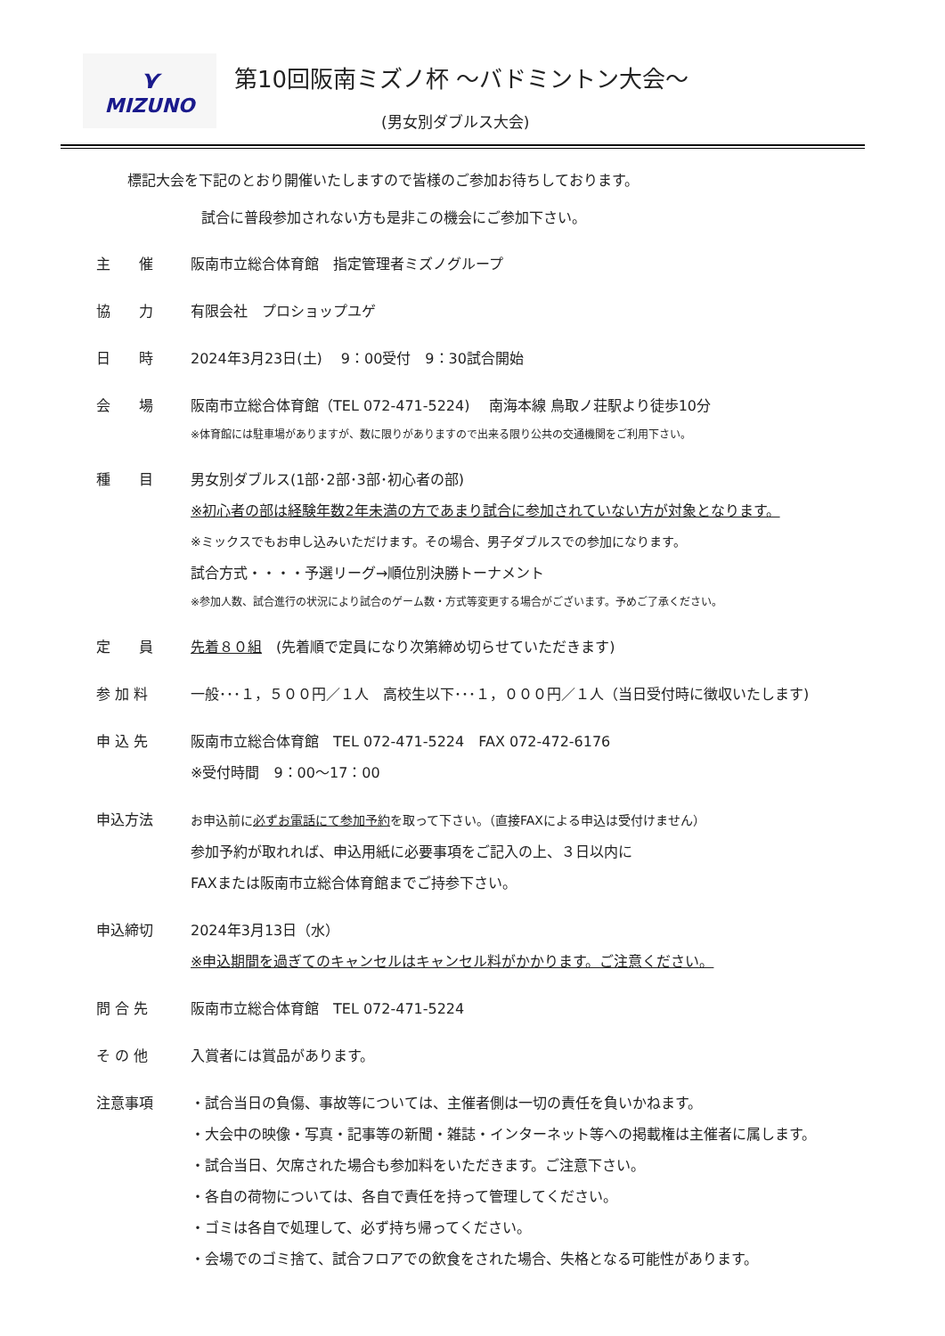⋎
MIZUNO
第10回阪南ミズノ杯 ～バドミントン大会～
(男女別ダブルス大会)
標記大会を下記のとおり開催いたしますので皆様のご参加お待ちしております。
試合に普段参加されない方も是非この機会にご参加下さい。
主　　催 阪南市立総合体育館　指定管理者ミズノグループ
協　　力 有限会社　プロショップユゲ
日　　時 2024年3月23日(土)　 9：00受付　9：30試合開始
会　　場 阪南市立総合体育館（TEL 072-471-5224)　 南海本線 鳥取ノ荘駅より徒歩10分
※体育館には駐車場がありますが、数に限りがありますので出来る限り公共の交通機関をご利用下さい。
種　　目 男女別ダブルス(1部･2部･3部･初心者の部)
※初心者の部は経験年数2年未満の方であまり試合に参加されていない方が対象となります。
※ミックスでもお申し込みいただけます。その場合、男子ダブルスでの参加になります。
試合方式・・・・予選リーグ→順位別決勝トーナメント
※参加人数、試合進行の状況により試合のゲーム数・方式等変更する場合がございます。予めご了承ください。
定　　員 先着８０組　(先着順で定員になり次第締め切らせていただきます)
参 加 料 一般･･･１，５００円／１人　高校生以下･･･１，０００円／１人（当日受付時に徴収いたします)
申 込 先 阪南市立総合体育館　TEL 072-471-5224　FAX 072-472-6176
※受付時間　9：00～17：00
申込方法 お申込前に必ずお電話にて参加予約を取って下さい。（直接FAXによる申込は受付けません）
参加予約が取れれば、申込用紙に必要事項をご記入の上、３日以内に
FAXまたは阪南市立総合体育館までご持参下さい。
申込締切 2024年3月13日（水）
※申込期間を過ぎてのキャンセルはキャンセル料がかかります。ご注意ください。
問 合 先 阪南市立総合体育館　TEL 072-471-5224
そ の 他 入賞者には賞品があります。
注意事項 ・試合当日の負傷、事故等については、主催者側は一切の責任を負いかねます。
・大会中の映像・写真・記事等の新聞・雑誌・インターネット等への掲載権は主催者に属します。
・試合当日、欠席された場合も参加料をいただきます。ご注意下さい。
・各自の荷物については、各自で責任を持って管理してください。
・ゴミは各自で処理して、必ず持ち帰ってください。
・会場でのゴミ捨て、試合フロアでの飲食をされた場合、失格となる可能性があります。